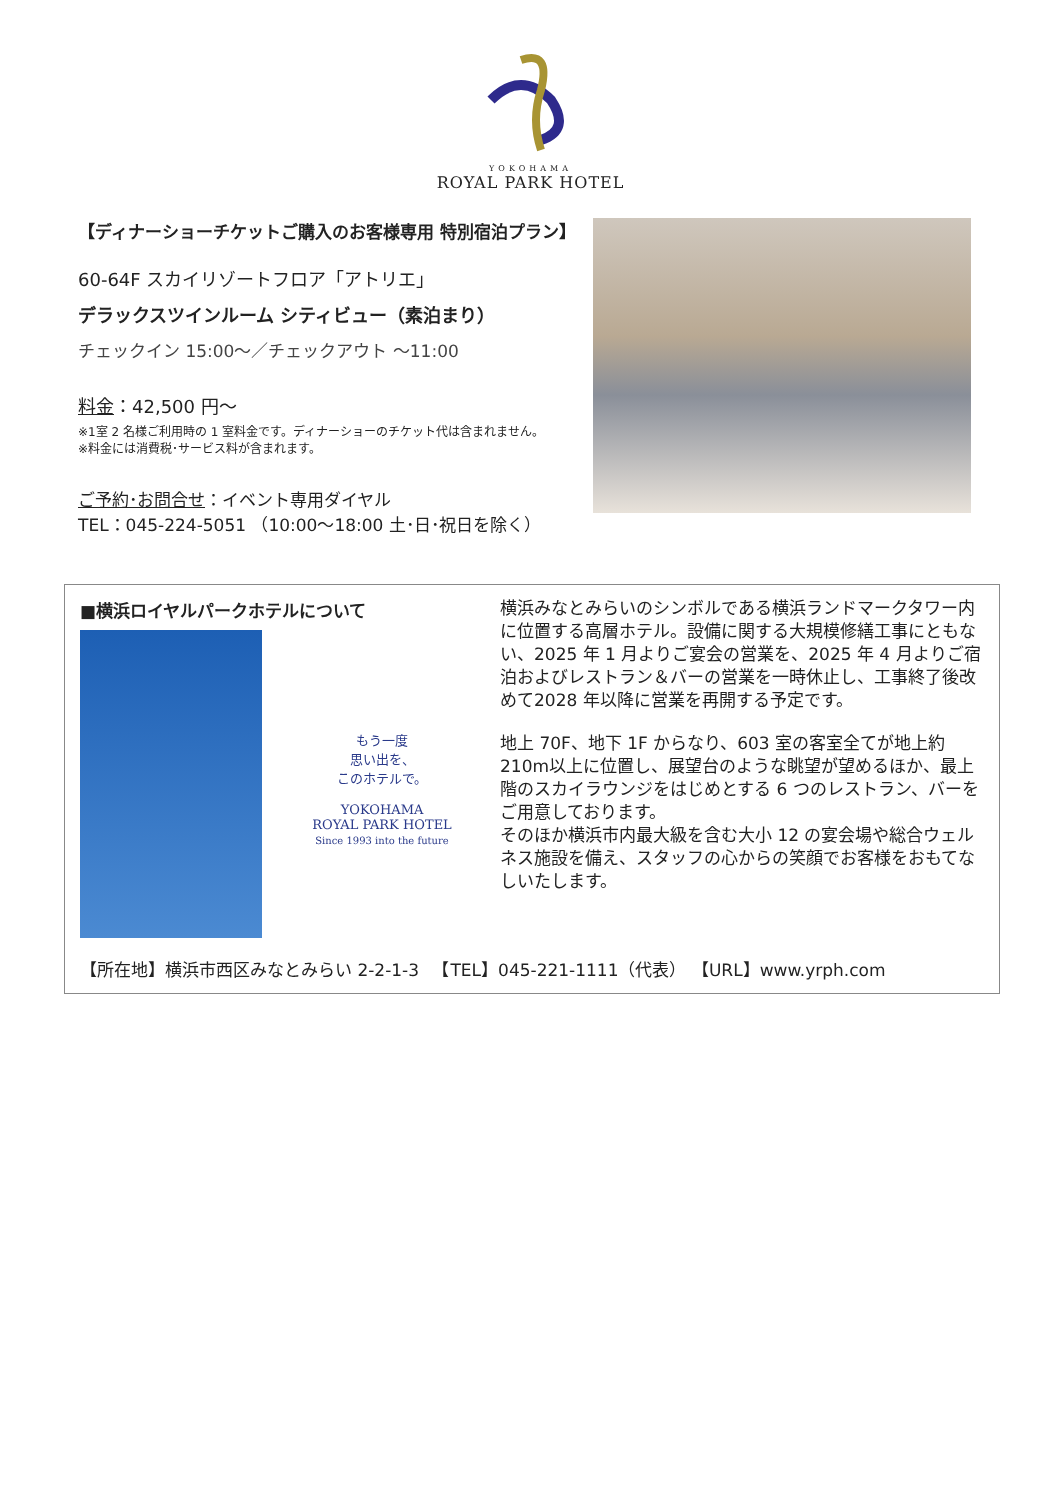YOKOHAMA
ROYAL PARK HOTEL
【ディナーショーチケットご購入のお客様専用 特別宿泊プラン】
60-64F スカイリゾートフロア「アトリエ」
デラックスツインルーム シティビュー（素泊まり）
チェックイン 15:00～／チェックアウト ～11:00
料金：42,500 円～
※1室 2 名様ご利用時の 1 室料金です。ディナーショーのチケット代は含まれません。
※料金には消費税･サービス料が含まれます。
ご予約･お問合せ：イベント専用ダイヤル
TEL：045-224-5051 （10:00～18:00 土･日･祝日を除く）
■横浜ロイヤルパークホテルについて
もう一度
思い出を、
このホテルで。
YOKOHAMA
ROYAL PARK HOTEL
Since 1993 into the future
横浜みなとみらいのシンボルである横浜ランドマークタワー内に位置する高層ホテル。設備に関する大規模修繕工事にともない、2025 年 1 月よりご宴会の営業を、2025 年 4 月よりご宿泊およびレストラン＆バーの営業を一時休止し、工事終了後改めて2028 年以降に営業を再開する予定です。
地上 70F、地下 1F からなり、603 室の客室全てが地上約 210m以上に位置し、展望台のような眺望が望めるほか、最上階のスカイラウンジをはじめとする 6 つのレストラン、バーをご用意しております。
そのほか横浜市内最大級を含む大小 12 の宴会場や総合ウェルネス施設を備え、スタッフの心からの笑顔でお客様をおもてなしいたします。
【所在地】横浜市西区みなとみらい 2-2-1-3 　【TEL】045-221-1111（代表） 【URL】www.yrph.com